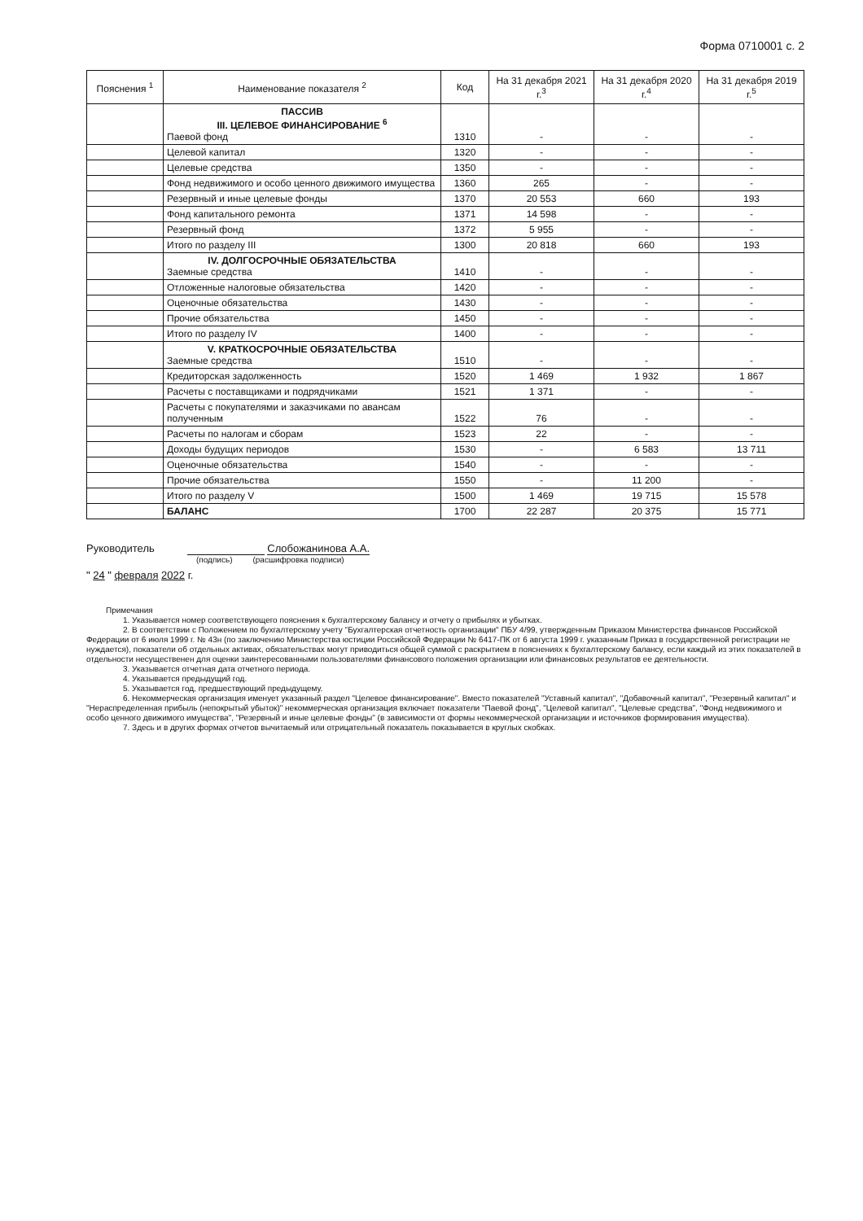Форма 0710001 с. 2
| Пояснения <sup>1</sup> | Наименование показателя <sup>2</sup> | Код | На 31 декабря 2021 г.<sup>3</sup> | На 31 декабря 2020 г.<sup>4</sup> | На 31 декабря 2019 г.<sup>5</sup> |
| --- | --- | --- | --- | --- | --- |
| | ПАССИВ III. ЦЕЛЕВОЕ ФИНАНСИРОВАНИЕ <sup>6</sup> Паевой фонд | 1310 | - | - | - |
| | Целевой капитал | 1320 | - | - | - |
| | Целевые средства | 1350 | - | - | - |
| | Фонд недвижимого и особо ценного движимого имущества | 1360 | 265 | - | - |
| | Резервный и иные целевые фонды | 1370 | 20 553 | 660 | 193 |
| | Фонд капитального ремонта | 1371 | 14 598 | - | - |
| | Резервный фонд | 1372 | 5 955 | - | - |
| | Итого по разделу III | 1300 | 20 818 | 660 | 193 |
| | IV. ДОЛГОСРОЧНЫЕ ОБЯЗАТЕЛЬСТВА Заемные средства | 1410 | - | - | - |
| | Отложенные налоговые обязательства | 1420 | - | - | - |
| | Оценочные обязательства | 1430 | - | - | - |
| | Прочие обязательства | 1450 | - | - | - |
| | Итого по разделу IV | 1400 | - | - | - |
| | V. КРАТКОСРОЧНЫЕ ОБЯЗАТЕЛЬСТВА Заемные средства | 1510 | - | - | - |
| | Кредиторская задолженность | 1520 | 1 469 | 1 932 | 1 867 |
| | Расчеты с поставщиками и подрядчиками | 1521 | 1 371 | - | - |
| | Расчеты с покупателями и заказчиками по авансам полученным | 1522 | 76 | - | - |
| | Расчеты по налогам и сборам | 1523 | 22 | - | - |
| | Доходы будущих периодов | 1530 | - | 6 583 | 13 711 |
| | Оценочные обязательства | 1540 | - | - | - |
| | Прочие обязательства | 1550 | - | 11 200 | - |
| | Итого по разделу V | 1500 | 1 469 | 19 715 | 15 578 |
| | БАЛАНС | 1700 | 22 287 | 20 375 | 15 771 |
Руководитель Слобожанинова А.А.
(подпись) (расшифровка подписи)
" 24 " февраля 2022 г.
Примечания
1. Указывается номер соответствующего пояснения к бухгалтерскому балансу и отчету о прибылях и убытках.
2. В соответствии с Положением по бухгалтерскому учету "Бухгалтерская отчетность организации" ПБУ 4/99, утвержденным Приказом Министерства финансов Российской Федерации от 6 июля 1999 г. № 43н (по заключению Министерства юстиции Российской Федерации № 6417-ПК от 6 августа 1999 г. указанным Приказ в государственной регистрации не нуждается), показатели об отдельных активах, обязательствах могут приводиться общей суммой с раскрытием в пояснениях к бухгалтерскому балансу, если каждый из этих показателей в отдельности несущественен для оценки заинтересованными пользователями финансового положения организации или финансовых результатов ее деятельности.
3. Указывается отчетная дата отчетного периода.
4. Указывается предыдущий год.
5. Указывается год, предшествующий предыдущему.
6. Некоммерческая организация именует указанный раздел "Целевое финансирование". Вместо показателей "Уставный капитал", "Добавочный капитал", "Резервный капитал" и "Нераспределенная прибыль (непокрытый убыток)" некоммерческая организация включает показатели "Паевой фонд", "Целевой капитал", "Целевые средства", "Фонд недвижимого и особо ценного движимого имущества", "Резервный и иные целевые фонды" (в зависимости от формы некоммерческой организации и источников формирования имущества).
7. Здесь и в других формах отчетов вычитаемый или отрицательный показатель показывается в круглых скобках.